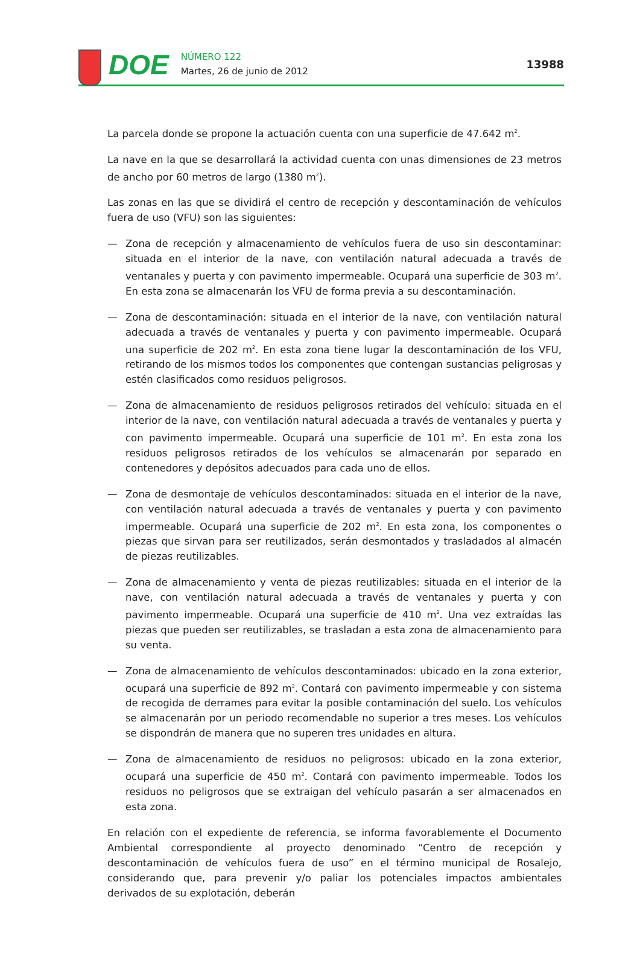DOE
NÚMERO 122
Martes, 26 de junio de 2012
13988
La parcela donde se propone la actuación cuenta con una superficie de 47.642 m<sup>2</sup>.
La nave en la que se desarrollará la actividad cuenta con unas dimensiones de 23 metros de ancho por 60 metros de largo (1380 m<sup>2</sup>).
Las zonas en las que se dividirá el centro de recepción y descontaminación de vehículos fuera de uso (VFU) son las siguientes:
— Zona de recepción y almacenamiento de vehículos fuera de uso sin descontaminar: situada en el interior de la nave, con ventilación natural adecuada a través de ventanales y puerta y con pavimento impermeable. Ocupará una superficie de 303 m<sup>2</sup>. En esta zona se almacenarán los VFU de forma previa a su descontaminación.
— Zona de descontaminación: situada en el interior de la nave, con ventilación natural adecuada a través de ventanales y puerta y con pavimento impermeable. Ocupará una superficie de 202 m<sup>2</sup>. En esta zona tiene lugar la descontaminación de los VFU, retirando de los mismos todos los componentes que contengan sustancias peligrosas y estén clasificados como residuos peligrosos.
— Zona de almacenamiento de residuos peligrosos retirados del vehículo: situada en el interior de la nave, con ventilación natural adecuada a través de ventanales y puerta y con pavimento impermeable. Ocupará una superficie de 101 m<sup>2</sup>. En esta zona los residuos peligrosos retirados de los vehículos se almacenarán por separado en contenedores y depósitos adecuados para cada uno de ellos.
— Zona de desmontaje de vehículos descontaminados: situada en el interior de la nave, con ventilación natural adecuada a través de ventanales y puerta y con pavimento impermeable. Ocupará una superficie de 202 m<sup>2</sup>. En esta zona, los componentes o piezas que sirvan para ser reutilizados, serán desmontados y trasladados al almacén de piezas reutilizables.
— Zona de almacenamiento y venta de piezas reutilizables: situada en el interior de la nave, con ventilación natural adecuada a través de ventanales y puerta y con pavimento impermeable. Ocupará una superficie de 410 m<sup>2</sup>. Una vez extraídas las piezas que pueden ser reutilizables, se trasladan a esta zona de almacenamiento para su venta.
— Zona de almacenamiento de vehículos descontaminados: ubicado en la zona exterior, ocupará una superficie de 892 m<sup>2</sup>. Contará con pavimento impermeable y con sistema de recogida de derrames para evitar la posible contaminación del suelo. Los vehículos se almacenarán por un periodo recomendable no superior a tres meses. Los vehículos se dispondrán de manera que no superen tres unidades en altura.
— Zona de almacenamiento de residuos no peligrosos: ubicado en la zona exterior, ocupará una superficie de 450 m<sup>2</sup>. Contará con pavimento impermeable. Todos los residuos no peligrosos que se extraigan del vehículo pasarán a ser almacenados en esta zona.
En relación con el expediente de referencia, se informa favorablemente el Documento Ambiental correspondiente al proyecto denominado “Centro de recepción y descontaminación de vehículos fuera de uso” en el término municipal de Rosalejo, considerando que, para prevenir y/o paliar los potenciales impactos ambientales derivados de su explotación, deberán